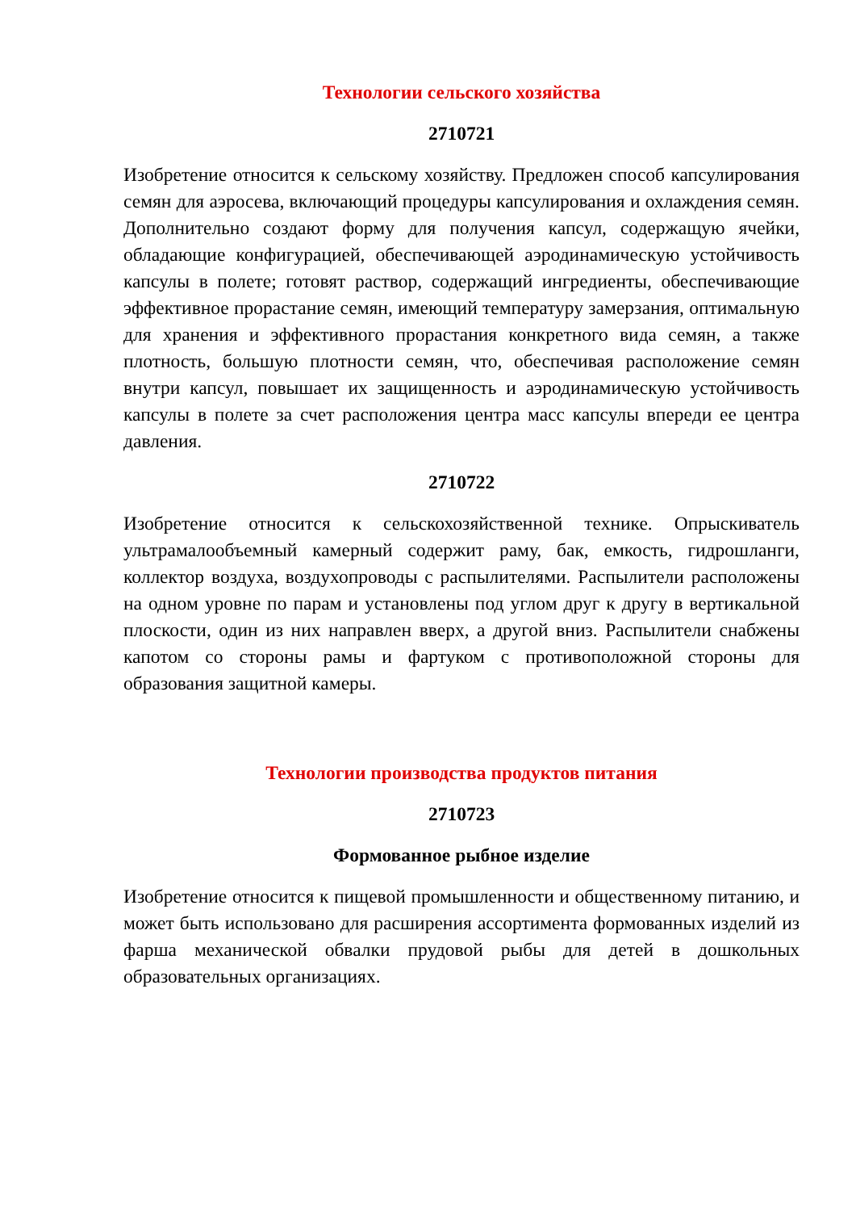Технологии сельского хозяйства
2710721
Изобретение относится к сельскому хозяйству. Предложен способ капсулирования семян для аэросева, включающий процедуры капсулирования и охлаждения семян. Дополнительно создают форму для получения капсул, содержащую ячейки, обладающие конфигурацией, обеспечивающей аэродинамическую устойчивость капсулы в полете; готовят раствор, содержащий ингредиенты, обеспечивающие эффективное прорастание семян, имеющий температуру замерзания, оптимальную для хранения и эффективного прорастания конкретного вида семян, а также плотность, большую плотности семян, что, обеспечивая расположение семян внутри капсул, повышает их защищенность и аэродинамическую устойчивость капсулы в полете за счет расположения центра масс капсулы впереди ее центра давления.
2710722
Изобретение относится к сельскохозяйственной технике. Опрыскиватель ультрамалообъемный камерный содержит раму, бак, емкость, гидрошланги, коллектор воздуха, воздухопроводы с распылителями. Распылители расположены на одном уровне по парам и установлены под углом друг к другу в вертикальной плоскости, один из них направлен вверх, а другой вниз. Распылители снабжены капотом со стороны рамы и фартуком с противоположной стороны для образования защитной камеры.
Технологии производства продуктов питания
2710723
Формованное рыбное изделие
Изобретение относится к пищевой промышленности и общественному питанию, и может быть использовано для расширения ассортимента формованных изделий из фарша механической обвалки прудовой рыбы для детей в дошкольных образовательных организациях.